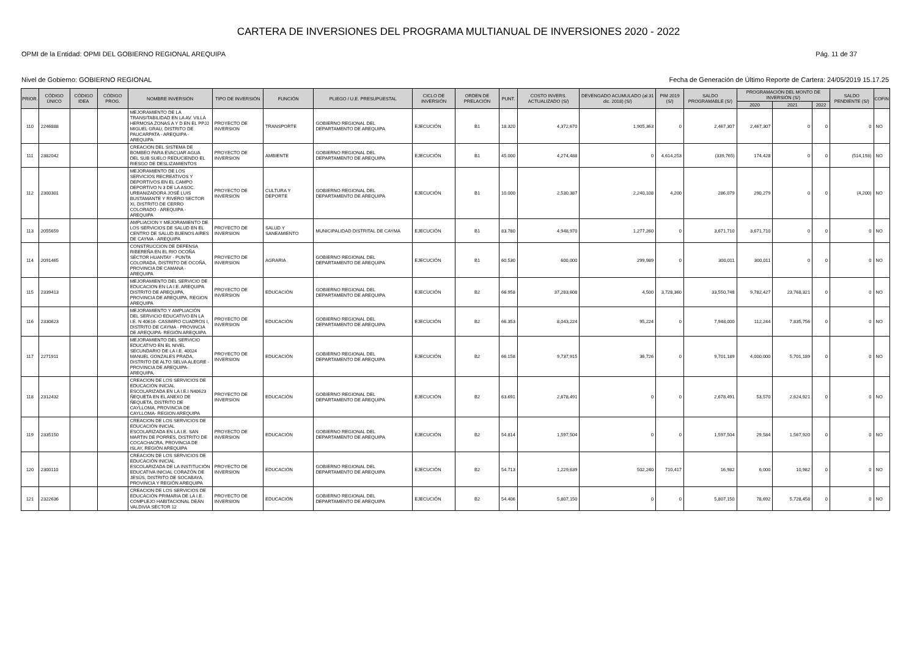CARTERA DE INVERSIONES DEL PROGRAMA MULTIANUAL DE INVERSIONES 2020 - 2022
OPMI de la Entidad: OPMI DEL GOBIERNO REGIONAL AREQUIPA Pág. 11 de 37
Nivel de Gobierno: GOBIERNO REGIONAL Fecha de Generación de Último Reporte de Cartera: 24/05/2019 15.17.25
| PRIOR. | CÓDIGO ÚNICO | CÓDIGO IDEA | CÓDIGO PROG. | NOMBRE INVERSIÓN | TIPO DE INVERSIÓN | FUNCIÓN | PLIEGO / U.E. PRESUPUESTAL | CICLO DE INVERSIÓN | ORDEN DE PRELACIÓN | PUNT. | COSTO INVERS. ACTUALIZADO (S/) | DEVENGADO ACUMULADO (al 31 dic. 2018) (S/) | PIM 2019 (S/) | SALDO PROGRAMABLE (S/) | PROGRAMACIÓN DEL MONTO DE INVERSIÓN (S/) | | | SALDO PENDIENTE (S/) | COFIN |
| --- | --- | --- | --- | --- | --- | --- | --- | --- | --- | --- | --- | --- | --- | --- | --- | --- | --- | --- | --- |
| | | | | | | | | | | | | | | | 2020 | 2021 | 2022 | | |
| 110 | 2246888 | | | MEJORAMIENTO DE LA TRANSITABILIDAD EN LA AV. VILLA HERMOSA ZONAS A Y D EN EL PPJJ MIGUEL GRAU, DISTRITO DE PAUCARPATA - AREQUIPA - AREQUIPA | PROYECTO DE INVERSION | TRANSPORTE | GOBIERNO REGIONAL DEL DEPARTAMENTO DE AREQUIPA | EJECUCIÓN | B1 | 18.320 | 4,372,670 | 1,905,363 | 0 | 2,467,307 | 2,467,307 | 0 | 0 | 0 | NO |
| 111 | 2382042 | | | CREACION DEL SISTEMA DE BOMBEO PARA EVACUAR AGUA DEL SUB SUELO REDUCIENDO EL RIESGO DE DESLIZAMIENTOS | PROYECTO DE INVERSION | AMBIENTE | GOBIERNO REGIONAL DEL DEPARTAMENTO DE AREQUIPA | EJECUCIÓN | B1 | 45.000 | 4,274,488 | 0 | 4,614,253 | (339,765) | 174,428 | 0 | 0 | (514,193) | NO |
| 112 | 2300301 | | | MEJORAMIENTO DE LOS SERVICIOS RECREATIVOS Y DEPORTIVOS EN EL CAMPO DEPORTIVO N 3 DE LA ASOC. URBANIZADORA JOSÉ LUIS BUSTAMANTE Y RIVERO SECTOR XI, DISTRITO DE CERRO COLORADO - AREQUIPA - AREQUIPA | PROYECTO DE INVERSION | CULTURA Y DEPORTE | GOBIERNO REGIONAL DEL DEPARTAMENTO DE AREQUIPA | EJECUCIÓN | B1 | 10.000 | 2,530,387 | 2,240,108 | 4,200 | 286,079 | 290,279 | 0 | 0 | (4,200) | NO |
| 113 | 2055659 | | | AMPLIACION Y MEJORAMIENTO DE LOS SERVICIOS DE SALUD EN EL CENTRO DE SALUD BUENOS AIRES DE CAYMA - AREQUIPA | PROYECTO DE INVERSION | SALUD Y SANEAMIENTO | MUNICIPALIDAD DISTRITAL DE CAYMA | EJECUCIÓN | B1 | 83.780 | 4,948,970 | 1,277,260 | 0 | 3,671,710 | 3,671,710 | 0 | 0 | 0 | NO |
| 114 | 2091465 | | | CONSTRUCCION DE DEFENSA RIBEREÑA EN EL RIO OCOÑA SECTOR HUANTAY - PUNTA COLORADA, DISTRITO DE OCOÑA, PROVINCIA DE CAMANA - AREQUIPA | PROYECTO DE INVERSION | AGRARIA | GOBIERNO REGIONAL DEL DEPARTAMENTO DE AREQUIPA | EJECUCIÓN | B1 | 60.530 | 600,000 | 299,989 | 0 | 300,011 | 300,011 | 0 | 0 | 0 | NO |
| 115 | 2339413 | | | MEJORAMIENTO DEL SERVICIO DE EDUCACION EN LA I.E. AREQUIPA DISTRITO DE AREQUIPA, PROVINCIA DE AREQUIPA, REGION AREQUIPA | PROYECTO DE INVERSION | EDUCACIÓN | GOBIERNO REGIONAL DEL DEPARTAMENTO DE AREQUIPA | EJECUCIÓN | B2 | 66.958 | 37,283,608 | 4,500 | 3,728,360 | 33,550,748 | 9,782,427 | 23,768,321 | 0 | 0 | NO |
| 116 | 2330623 | | | MEJORAMIENTO Y AMPLIACIÓN DEL SERVICIO EDUCATIVO EN LA I.E. N 40616- CASIMIRO CUADROS I, DISTRITO DE CAYMA - PROVINCIA DE AREQUIPA- REGIÓN AREQUIPA | PROYECTO DE INVERSION | EDUCACIÓN | GOBIERNO REGIONAL DEL DEPARTAMENTO DE AREQUIPA | EJECUCIÓN | B2 | 66.353 | 8,043,224 | 95,224 | 0 | 7,948,000 | 112,244 | 7,835,756 | 0 | 0 | NO |
| 117 | 2271911 | | | MEJORAMIENTO DEL SERVICIO EDUCATIVO EN EL NIVEL SECUNDARIO DE LA I.E. 40024 MANUEL GONZALES PRADA, DISTRITO DE ALTO SELVA ALEGRE - PROVINCIA DE AREQUIPA-AREQUIPA. | PROYECTO DE INVERSION | EDUCACIÓN | GOBIERNO REGIONAL DEL DEPARTAMENTO DE AREQUIPA | EJECUCIÓN | B2 | 66.158 | 9,737,915 | 36,726 | 0 | 9,701,189 | 4,000,000 | 5,701,189 | 0 | 0 | NO |
| 118 | 2312432 | | | CREACION DE LOS SERVICIOS DE EDUCACIÓN INICIAL ESCOLARIZADA EN LA I.E.I N40623 ÑEQUETA EN EL ANEXO DE ÑEQUETA, DISTRITO DE CAYLLOMA, PROVINCIA DE CAYLLOMA- REGION AREQUIPA | PROYECTO DE INVERSION | EDUCACIÓN | GOBIERNO REGIONAL DEL DEPARTAMENTO DE AREQUIPA | EJECUCIÓN | B2 | 63.691 | 2,678,491 | 0 | 0 | 2,678,491 | 53,570 | 2,624,921 | 0 | 0 | NO |
| 119 | 2335150 | | | CREACION DE LOS SERVICIOS DE EDUCACIÓN INICIAL ESCOLARIZADA EN LA I.E. SAN MARTIN DE PORRES, DISTRITO DE COCACHACRA, PROVINCIA DE ISLAY, REGIÓN AREQUIPA | PROYECTO DE INVERSION | EDUCACIÓN | GOBIERNO REGIONAL DEL DEPARTAMENTO DE AREQUIPA | EJECUCIÓN | B2 | 54.814 | 1,597,504 | 0 | 0 | 1,597,504 | 29,584 | 1,567,920 | 0 | 0 | NO |
| 120 | 2300110 | | | CREACION DE LOS SERVICIOS DE EDUCACIÓN INICIAL ESCOLARIZADA DE LA INSTITUCIÓN EDUCATIVA INICIAL CORAZÓN DE JESÚS, DISTRITO DE SOCABAYA, PROVINCIA Y REGIÓN AREQUIPA | PROYECTO DE INVERSION | EDUCACIÓN | GOBIERNO REGIONAL DEL DEPARTAMENTO DE AREQUIPA | EJECUCIÓN | B2 | 54.713 | 1,229,639 | 502,240 | 710,417 | 16,982 | 6,000 | 10,982 | 0 | 0 | NO |
| 121 | 2322636 | | | CREACION DE LOS SERVICIOS DE EDUCACIÓN PRIMARIA DE LA I.E. COMPLEJO HABITACIONAL DEÁN VALDIVIA SECTOR 12 | PROYECTO DE INVERSION | EDUCACIÓN | GOBIERNO REGIONAL DEL DEPARTAMENTO DE AREQUIPA | EJECUCIÓN | B2 | 54.406 | 5,807,150 | 0 | 0 | 5,807,150 | 78,692 | 5,728,458 | 0 | 0 | NO |